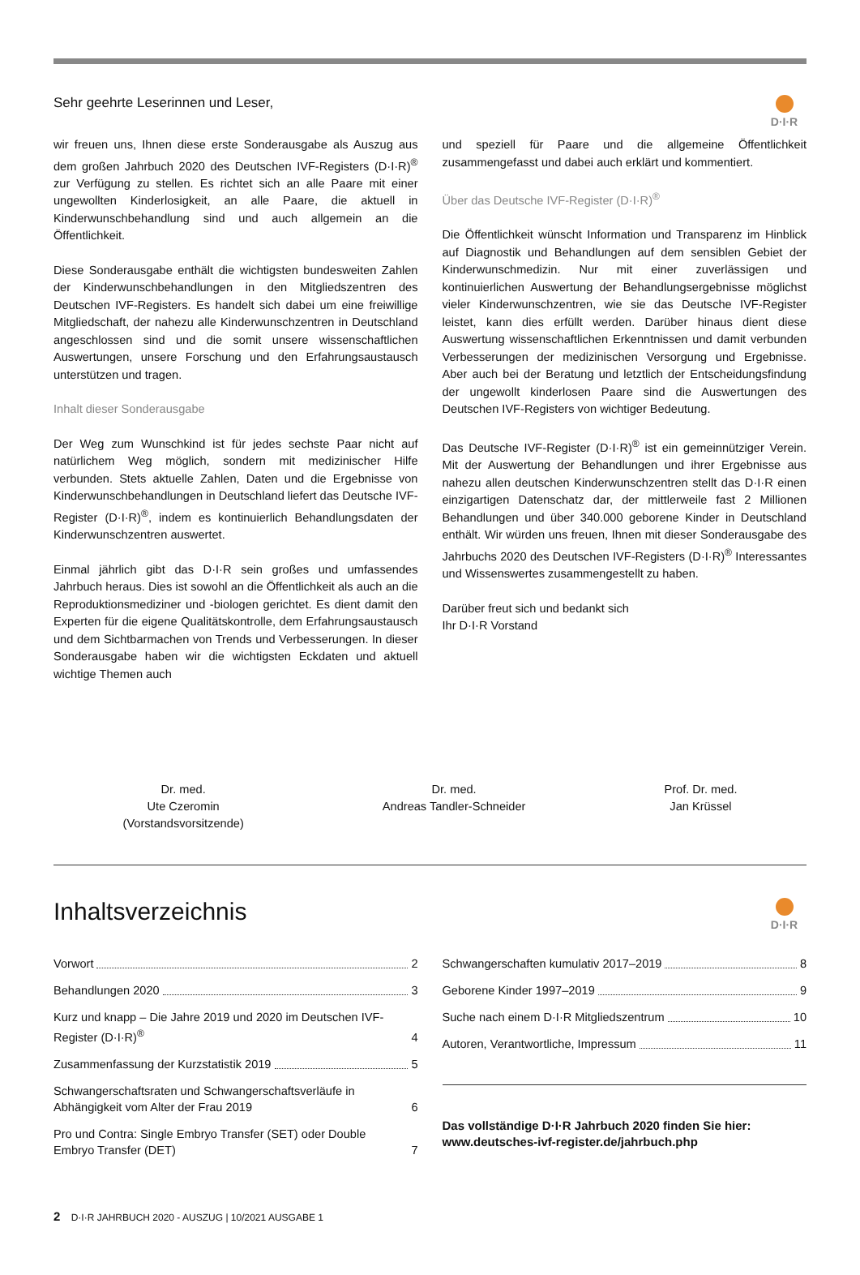Sehr geehrte Leserinnen und Leser,
D·I·R
wir freuen uns, Ihnen diese erste Sonderausgabe als Auszug aus dem großen Jahrbuch 2020 des Deutschen IVF-Registers (D·I·R)<sup>®</sup> zur Verfügung zu stellen. Es richtet sich an alle Paare mit einer ungewollten Kinderlosigkeit, an alle Paare, die aktuell in Kinderwunschbehandlung sind und auch allgemein an die Öffentlichkeit.
Diese Sonderausgabe enthält die wichtigsten bundesweiten Zahlen der Kinderwunschbehandlungen in den Mitgliedszentren des Deutschen IVF-Registers. Es handelt sich dabei um eine freiwillige Mitgliedschaft, der nahezu alle Kinderwunschzentren in Deutschland angeschlossen sind und die somit unsere wissenschaftlichen Auswertungen, unsere Forschung und den Erfahrungsaustausch unterstützen und tragen.
Inhalt dieser Sonderausgabe
Der Weg zum Wunschkind ist für jedes sechste Paar nicht auf natürlichem Weg möglich, sondern mit medizinischer Hilfe verbunden. Stets aktuelle Zahlen, Daten und die Ergebnisse von Kinderwunschbehandlungen in Deutschland liefert das Deutsche IVF-Register (D·I·R)<sup>®</sup>, indem es kontinuierlich Behandlungsdaten der Kinderwunschzentren auswertet.
Einmal jährlich gibt das D·I·R sein großes und umfassendes Jahrbuch heraus. Dies ist sowohl an die Öffentlichkeit als auch an die Reproduktionsmediziner und -biologen gerichtet. Es dient damit den Experten für die eigene Qualitätskontrolle, dem Erfahrungsaustausch und dem Sichtbarmachen von Trends und Verbesserungen. In dieser Sonderausgabe haben wir die wichtigsten Eckdaten und aktuell wichtige Themen auch
und speziell für Paare und die allgemeine Öffentlichkeit zusammengefasst und dabei auch erklärt und kommentiert.
Über das Deutsche IVF-Register (D·I·R)<sup>®</sup>
Die Öffentlichkeit wünscht Information und Transparenz im Hinblick auf Diagnostik und Behandlungen auf dem sensiblen Gebiet der Kinderwunschmedizin. Nur mit einer zuverlässigen und kontinuierlichen Auswertung der Behandlungsergebnisse möglichst vieler Kinderwunschzentren, wie sie das Deutsche IVF-Register leistet, kann dies erfüllt werden. Darüber hinaus dient diese Auswertung wissenschaftlichen Erkenntnissen und damit verbunden Verbesserungen der medizinischen Versorgung und Ergebnisse. Aber auch bei der Beratung und letztlich der Entscheidungsfindung der ungewollt kinderlosen Paare sind die Auswertungen des Deutschen IVF-Registers von wichtiger Bedeutung.
Das Deutsche IVF-Register (D·I·R)<sup>®</sup> ist ein gemeinnütziger Verein. Mit der Auswertung der Behandlungen und ihrer Ergebnisse aus nahezu allen deutschen Kinderwunschzentren stellt das D·I·R einen einzigartigen Datenschatz dar, der mittlerweile fast 2 Millionen Behandlungen und über 340.000 geborene Kinder in Deutschland enthält. Wir würden uns freuen, Ihnen mit dieser Sonderausgabe des Jahrbuchs 2020 des Deutschen IVF-Registers (D·I·R)<sup>®</sup> Interessantes und Wissenswertes zusammengestellt zu haben.
Darüber freut sich und bedankt sich
Ihr D·I·R Vorstand
Dr. med.
Ute Czeromin
(Vorstandsvorsitzende)
Dr. med.
Andreas Tandler-Schneider
Prof. Dr. med.
Jan Krüssel
Inhaltsverzeichnis
D·I·R
Vorwort 2
Behandlungen 2020 3
Kurz und knapp – Die Jahre 2019 und 2020 im Deutschen IVF-Register (D·I·R)<sup>®</sup> 4
Zusammenfassung der Kurzstatistik 2019 5
Schwangerschaftsraten und Schwangerschaftsverläufe in Abhängigkeit vom Alter der Frau 2019 6
Pro und Contra: Single Embryo Transfer (SET) oder Double Embryo Transfer (DET) 7
Schwangerschaften kumulativ 2017–2019 8
Geborene Kinder 1997–2019 9
Suche nach einem D·I·R Mitgliedszentrum 10
Autoren, Verantwortliche, Impressum 11
Das vollständige D·I·R Jahrbuch 2020 finden Sie hier:
www.deutsches-ivf-register.de/jahrbuch.php
2 D·I·R JAHRBUCH 2020 - AUSZUG | 10/2021 AUSGABE 1